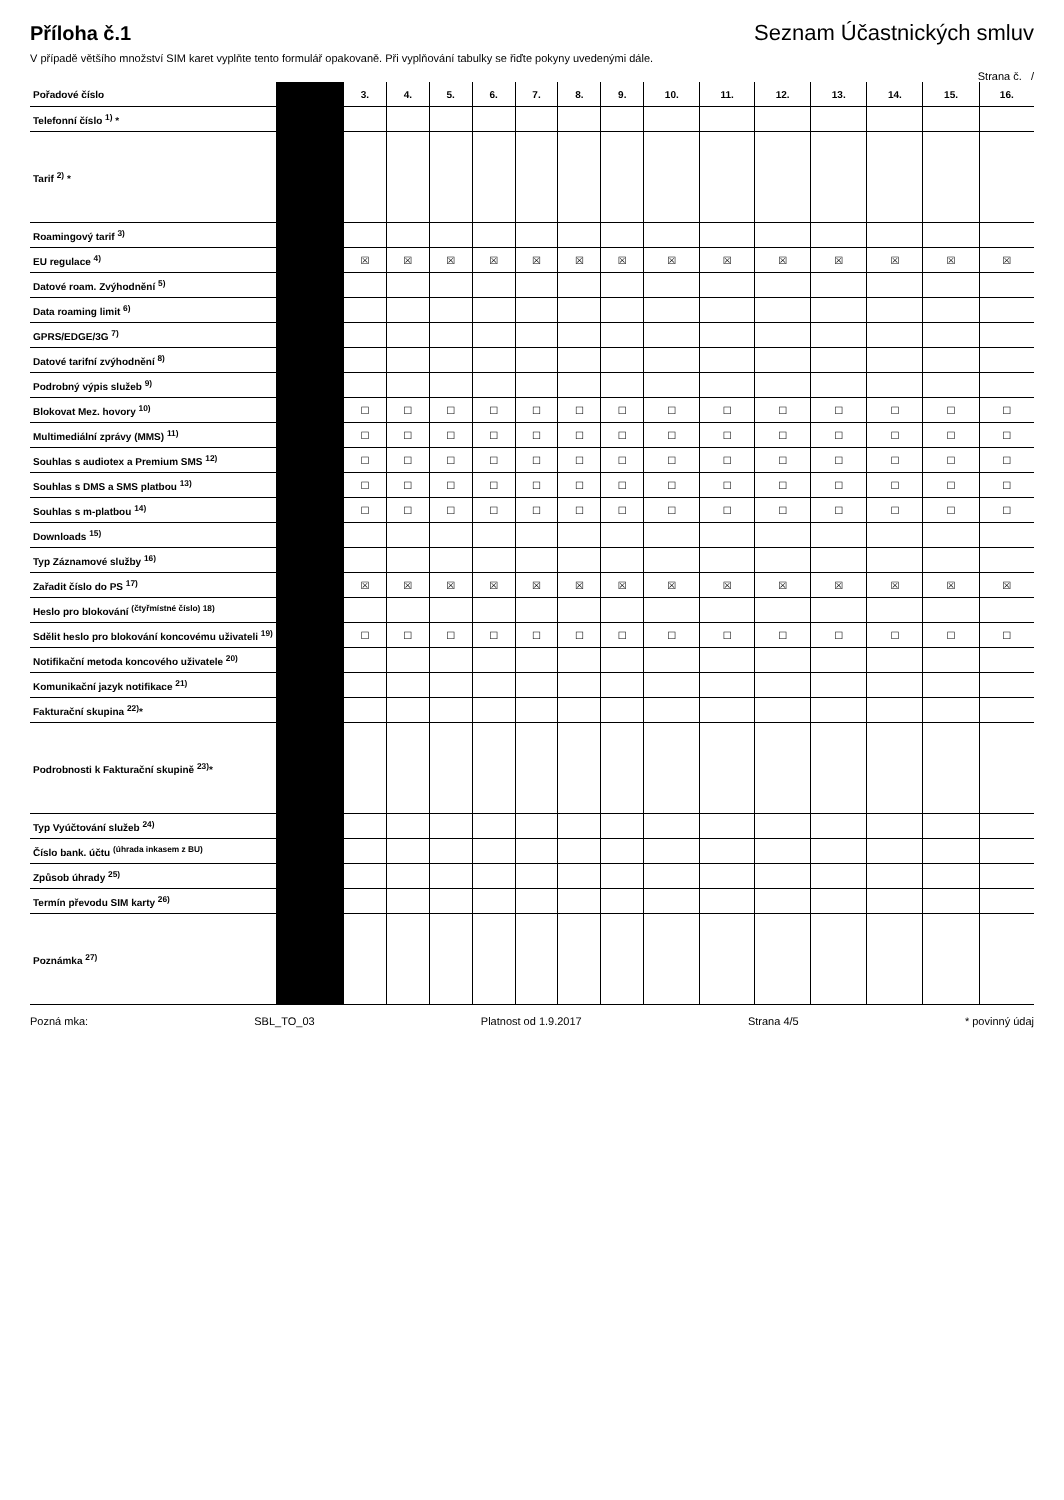Příloha č.1 Seznam Účastnických smluv
V případě většího množství SIM karet vyplňte tento formulář opakovaně. Při vyplňování tabulky se řiďte pokyny uvedenými dále.
Strana č. /
| Pořadové číslo | | 3. | 4. | 5. | 6. | 7. | 8. | 9. | 10. | 11. | 12. | 13. | 14. | 15. | 16. |
| --- | --- | --- | --- | --- | --- | --- | --- | --- | --- | --- | --- | --- | --- | --- | --- |
| Telefonní číslo <sup>1)</sup> * | | | | | | | | | | | | | | | |
| Tarif <sup>2)</sup> * | | | | | | | | | | | | | | | |
| Roamingový tarif <sup>3)</sup> | | | | | | | | | | | | | | | |
| EU regulace <sup>4)</sup> | | ☒ | ☒ | ☒ | ☒ | ☒ | ☒ | ☒ | ☒ | ☒ | ☒ | ☒ | ☒ | ☒ | ☒ |
| Datové roam. Zvýhodnění <sup>5)</sup> | | | | | | | | | | | | | | | |
| Data roaming limit <sup>6)</sup> | | | | | | | | | | | | | | | |
| GPRS/EDGE/3G <sup>7)</sup> | | | | | | | | | | | | | | | |
| Datové tarifní zvýhodnění <sup>8)</sup> | | | | | | | | | | | | | | | |
| Podrobný výpis služeb <sup>9)</sup> | | | | | | | | | | | | | | | |
| Blokovat Mez. hovory <sup>10)</sup> | | ☐ | ☐ | ☐ | ☐ | ☐ | ☐ | ☐ | ☐ | ☐ | ☐ | ☐ | ☐ | ☐ | ☐ |
| Multimediální zprávy (MMS) <sup>11)</sup> | | ☐ | ☐ | ☐ | ☐ | ☐ | ☐ | ☐ | ☐ | ☐ | ☐ | ☐ | ☐ | ☐ | ☐ |
| Souhlas s audiotex a Premium SMS <sup>12)</sup> | | ☐ | ☐ | ☐ | ☐ | ☐ | ☐ | ☐ | ☐ | ☐ | ☐ | ☐ | ☐ | ☐ | ☐ |
| Souhlas s DMS a SMS platbou <sup>13)</sup> | | ☐ | ☐ | ☐ | ☐ | ☐ | ☐ | ☐ | ☐ | ☐ | ☐ | ☐ | ☐ | ☐ | ☐ |
| Souhlas s m-platbou <sup>14)</sup> | | ☐ | ☐ | ☐ | ☐ | ☐ | ☐ | ☐ | ☐ | ☐ | ☐ | ☐ | ☐ | ☐ | ☐ |
| Downloads <sup>15)</sup> | | | | | | | | | | | | | | | |
| Typ Záznamové služby <sup>16)</sup> | | | | | | | | | | | | | | | |
| Zařadit číslo do PS <sup>17)</sup> | | ☒ | ☒ | ☒ | ☒ | ☒ | ☒ | ☒ | ☒ | ☒ | ☒ | ☒ | ☒ | ☒ | ☒ |
| Heslo pro blokování <sup>(čtyřmístné číslo) 18)</sup> | | | | | | | | | | | | | | | |
| Sdělit heslo pro blokování koncovému uživateli <sup>19)</sup> | | ☐ | ☐ | ☐ | ☐ | ☐ | ☐ | ☐ | ☐ | ☐ | ☐ | ☐ | ☐ | ☐ | ☐ |
| Notifikační metoda koncového uživatele <sup>20)</sup> | | | | | | | | | | | | | | | |
| Komunikační jazyk notifikace <sup>21)</sup> | | | | | | | | | | | | | | | |
| Fakturační skupina <sup>22)</sup>* | | | | | | | | | | | | | | | |
| Podrobnosti k Fakturační skupině <sup>23)</sup>* | | | | | | | | | | | | | | | |
| Typ Vyúčtování služeb <sup>24)</sup> | | | | | | | | | | | | | | | |
| Číslo bank. účtu <sup>(úhrada inkasem z BU)</sup> | | | | | | | | | | | | | | | |
| Způsob úhrady <sup>25)</sup> | | | | | | | | | | | | | | | |
| Termín převodu SIM karty <sup>26)</sup> | | | | | | | | | | | | | | | |
| Poznámka <sup>27)</sup> | | | | | | | | | | | | | | | |
Pozná mka: SBL_TO_03 Platnost od 1.9.2017 Strana 4/5 * povinný údaj